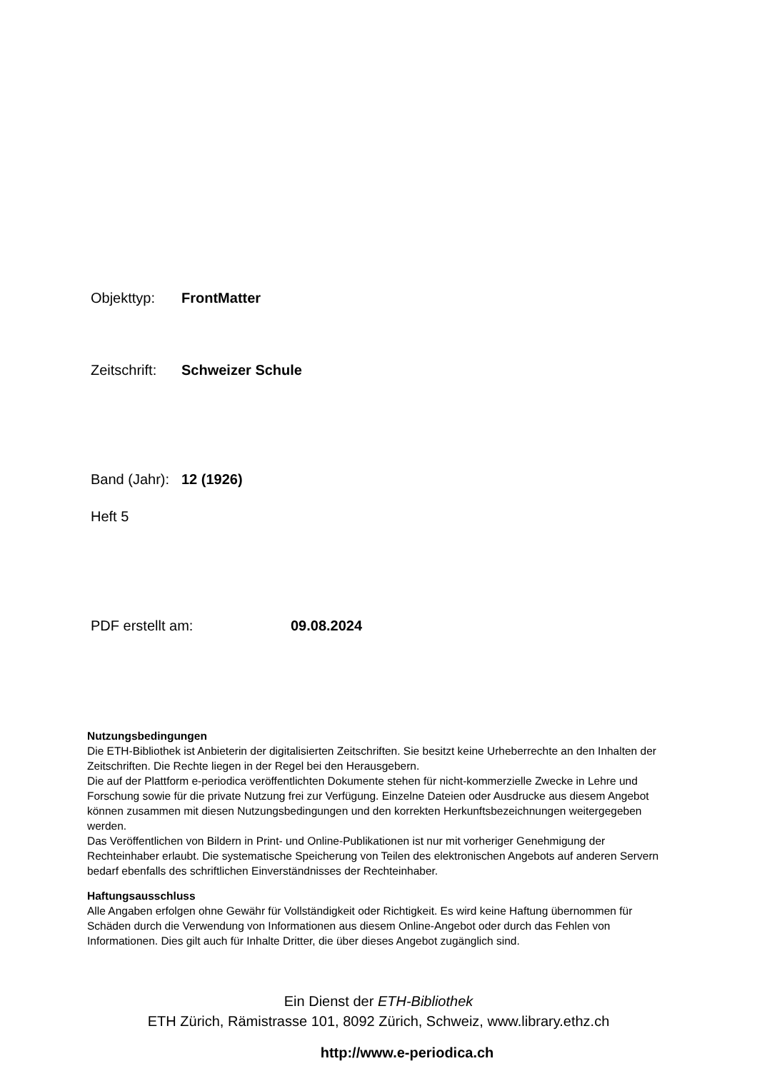Objekttyp: FrontMatter
Zeitschrift: Schweizer Schule
Band (Jahr): 12 (1926)
Heft 5
PDF erstellt am: 09.08.2024
Nutzungsbedingungen
Die ETH-Bibliothek ist Anbieterin der digitalisierten Zeitschriften. Sie besitzt keine Urheberrechte an den Inhalten der Zeitschriften. Die Rechte liegen in der Regel bei den Herausgebern.
Die auf der Plattform e-periodica veröffentlichten Dokumente stehen für nicht-kommerzielle Zwecke in Lehre und Forschung sowie für die private Nutzung frei zur Verfügung. Einzelne Dateien oder Ausdrucke aus diesem Angebot können zusammen mit diesen Nutzungsbedingungen und den korrekten Herkunftsbezeichnungen weitergegeben werden.
Das Veröffentlichen von Bildern in Print- und Online-Publikationen ist nur mit vorheriger Genehmigung der Rechteinhaber erlaubt. Die systematische Speicherung von Teilen des elektronischen Angebots auf anderen Servern bedarf ebenfalls des schriftlichen Einverständnisses der Rechteinhaber.
Haftungsausschluss
Alle Angaben erfolgen ohne Gewähr für Vollständigkeit oder Richtigkeit. Es wird keine Haftung übernommen für Schäden durch die Verwendung von Informationen aus diesem Online-Angebot oder durch das Fehlen von Informationen. Dies gilt auch für Inhalte Dritter, die über dieses Angebot zugänglich sind.
Ein Dienst der ETH-Bibliothek
ETH Zürich, Rämistrasse 101, 8092 Zürich, Schweiz, www.library.ethz.ch
http://www.e-periodica.ch